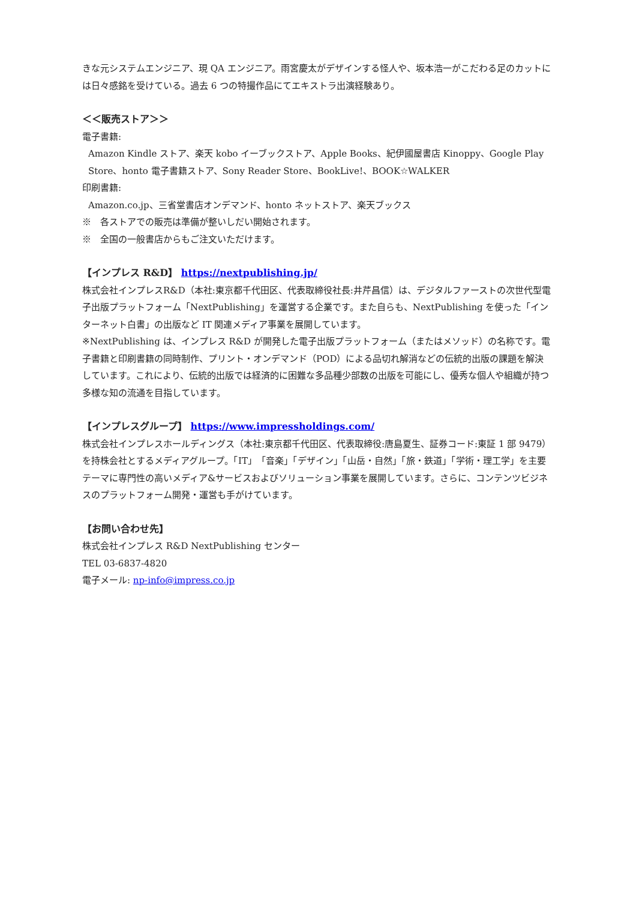きな元システムエンジニア、現 QA エンジニア。雨宮慶太がデザインする怪人や、坂本浩一がこだわる足のカットには日々感銘を受けている。過去 6 つの特撮作品にてエキストラ出演経験あり。
＜＜販売ストア＞＞
電子書籍:
Amazon Kindle ストア、楽天 kobo イーブックストア、Apple Books、紀伊國屋書店 Kinoppy、Google Play Store、honto 電子書籍ストア、Sony Reader Store、BookLive!、BOOK☆WALKER
印刷書籍:
Amazon.co.jp、三省堂書店オンデマンド、honto ネットストア、楽天ブックス
※　各ストアでの販売は準備が整いしだい開始されます。
※　全国の一般書店からもご注文いただけます。
【インプレス R&D】 https://nextpublishing.jp/
株式会社インプレスR&D（本社:東京都千代田区、代表取締役社長:井芹昌信）は、デジタルファーストの次世代型電子出版プラットフォーム「NextPublishing」を運営する企業です。また自らも、NextPublishing を使った「インターネット白書」の出版など IT 関連メディア事業を展開しています。
※NextPublishing は、インプレス R&D が開発した電子出版プラットフォーム（またはメソッド）の名称です。電子書籍と印刷書籍の同時制作、プリント・オンデマンド（POD）による品切れ解消などの伝統的出版の課題を解決しています。これにより、伝統的出版では経済的に困難な多品種少部数の出版を可能にし、優秀な個人や組織が持つ多様な知の流通を目指しています。
【インプレスグループ】 https://www.impressholdings.com/
株式会社インプレスホールディングス（本社:東京都千代田区、代表取締役:唐島夏生、証券コード:東証 1 部 9479）を持株会社とするメディアグループ。「IT」「音楽」「デザイン」「山岳・自然」「旅・鉄道」「学術・理工学」を主要テーマに専門性の高いメディア&サービスおよびソリューション事業を展開しています。さらに、コンテンツビジネスのプラットフォーム開発・運営も手がけています。
【お問い合わせ先】
株式会社インプレス R&D NextPublishing センター
TEL 03-6837-4820
電子メール: np-info@impress.co.jp